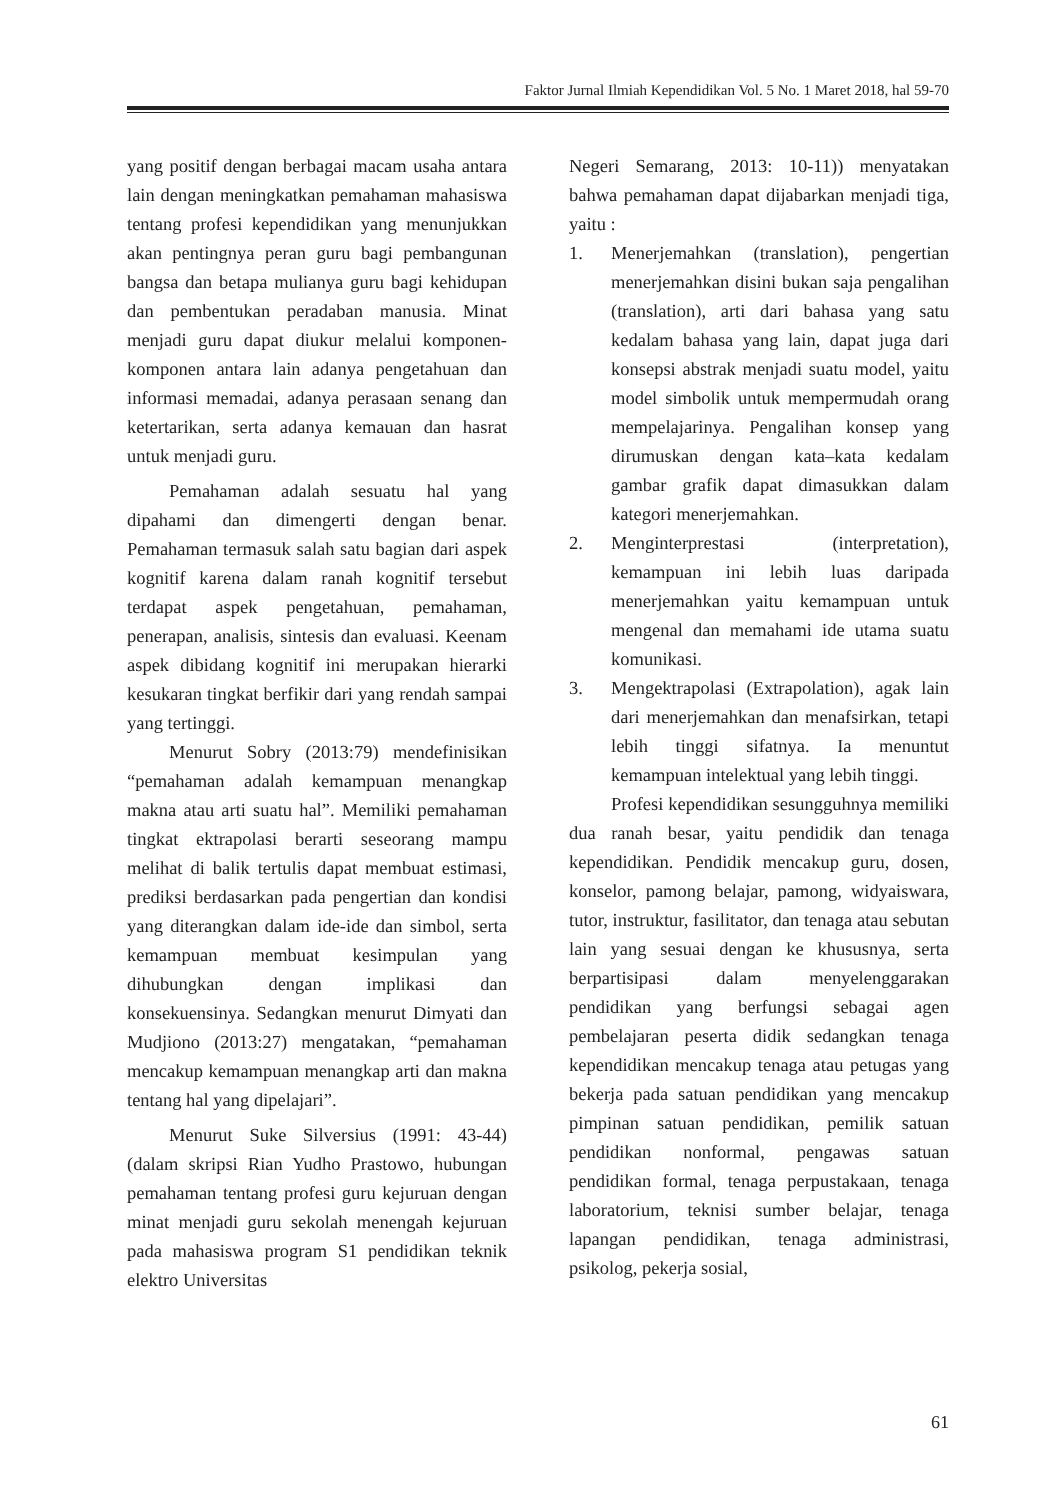Faktor Jurnal Ilmiah Kependidikan Vol. 5 No. 1 Maret 2018, hal 59-70
yang positif dengan berbagai macam usaha antara lain dengan meningkatkan pemahaman mahasiswa tentang profesi kependidikan yang menunjukkan akan pentingnya peran guru bagi pembangunan bangsa dan betapa mulianya guru bagi kehidupan dan pembentukan peradaban manusia. Minat menjadi guru dapat diukur melalui komponen-komponen antara lain adanya pengetahuan dan informasi memadai, adanya perasaan senang dan ketertarikan, serta adanya kemauan dan hasrat untuk menjadi guru.
Pemahaman adalah sesuatu hal yang dipahami dan dimengerti dengan benar. Pemahaman termasuk salah satu bagian dari aspek kognitif karena dalam ranah kognitif tersebut terdapat aspek pengetahuan, pemahaman, penerapan, analisis, sintesis dan evaluasi. Keenam aspek dibidang kognitif ini merupakan hierarki kesukaran tingkat berfikir dari yang rendah sampai yang tertinggi.
Menurut Sobry (2013:79) mendefinisikan “pemahaman adalah kemampuan menangkap makna atau arti suatu hal”. Memiliki pemahaman tingkat ektrapolasi berarti seseorang mampu melihat di balik tertulis dapat membuat estimasi, prediksi berdasarkan pada pengertian dan kondisi yang diterangkan dalam ide-ide dan simbol, serta kemampuan membuat kesimpulan yang dihubungkan dengan implikasi dan konsekuensinya. Sedangkan menurut Dimyati dan Mudjiono (2013:27) mengatakan, “pemahaman mencakup kemampuan menangkap arti dan makna tentang hal yang dipelajari”.
Menurut Suke Silversius (1991: 43-44) (dalam skripsi Rian Yudho Prastowo, hubungan pemahaman tentang profesi guru kejuruan dengan minat menjadi guru sekolah menengah kejuruan pada mahasiswa program S1 pendidikan teknik elektro Universitas
Negeri Semarang, 2013: 10-11)) menyatakan bahwa pemahaman dapat dijabarkan menjadi tiga, yaitu :
1. Menerjemahkan (translation), pengertian menerjemahkan disini bukan saja pengalihan (translation), arti dari bahasa yang satu kedalam bahasa yang lain, dapat juga dari konsepsi abstrak menjadi suatu model, yaitu model simbolik untuk mempermudah orang mempelajarinya. Pengalihan konsep yang dirumuskan dengan kata–kata kedalam gambar grafik dapat dimasukkan dalam kategori menerjemahkan.
2. Menginterprestasi (interpretation), kemampuan ini lebih luas daripada menerjemahkan yaitu kemampuan untuk mengenal dan memahami ide utama suatu komunikasi.
3. Mengektrapolasi (Extrapolation), agak lain dari menerjemahkan dan menafsirkan, tetapi lebih tinggi sifatnya. Ia menuntut kemampuan intelektual yang lebih tinggi.
Profesi kependidikan sesungguhnya memiliki dua ranah besar, yaitu pendidik dan tenaga kependidikan. Pendidik mencakup guru, dosen, konselor, pamong belajar, pamong, widyaiswara, tutor, instruktur, fasilitator, dan tenaga atau sebutan lain yang sesuai dengan ke khususnya, serta berpartisipasi dalam menyelenggarakan pendidikan yang berfungsi sebagai agen pembelajaran peserta didik sedangkan tenaga kependidikan mencakup tenaga atau petugas yang bekerja pada satuan pendidikan yang mencakup pimpinan satuan pendidikan, pemilik satuan pendidikan nonformal, pengawas satuan pendidikan formal, tenaga perpustakaan, tenaga laboratorium, teknisi sumber belajar, tenaga lapangan pendidikan, tenaga administrasi, psikolog, pekerja sosial,
61